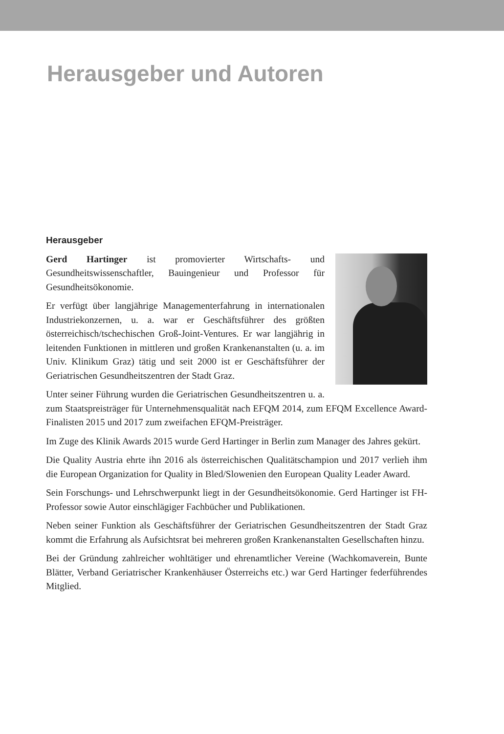Herausgeber und Autoren
Herausgeber
Gerd Hartinger ist promovierter Wirtschafts- und Gesundheitswissenschaftler, Bauingenieur und Professor für Gesundheitsökonomie.
Er verfügt über langjährige Managementerfahrung in internationalen Industriekonzernen, u. a. war er Geschäftsführer des größten österreichisch/tschechischen Groß-Joint-Ventures. Er war langjährig in leitenden Funktionen in mittleren und großen Krankenanstalten (u. a. im Univ. Klinikum Graz) tätig und seit 2000 ist er Geschäftsführer der Geriatrischen Gesundheitszentren der Stadt Graz.
Unter seiner Führung wurden die Geriatrischen Gesundheitszentren u. a. zum Staatspreisträger für Unternehmensqualität nach EFQM 2014, zum EFQM Excellence Award-Finalisten 2015 und 2017 zum zweifachen EFQM-Preisträger.
Im Zuge des Klinik Awards 2015 wurde Gerd Hartinger in Berlin zum Manager des Jahres gekürt.
Die Quality Austria ehrte ihn 2016 als österreichischen Qualitätschampion und 2017 verlieh ihm die European Organization for Quality in Bled/Slowenien den European Quality Leader Award.
Sein Forschungs- und Lehrschwerpunkt liegt in der Gesundheitsökonomie. Gerd Hartinger ist FH-Professor sowie Autor einschlägiger Fachbücher und Publikationen.
Neben seiner Funktion als Geschäftsführer der Geriatrischen Gesundheitszentren der Stadt Graz kommt die Erfahrung als Aufsichtsrat bei mehreren großen Krankenanstalten Gesellschaften hinzu.
Bei der Gründung zahlreicher wohltätiger und ehrenamtlicher Vereine (Wachkomaverein, Bunte Blätter, Verband Geriatrischer Krankenhäuser Österreichs etc.) war Gerd Hartinger federführendes Mitglied.